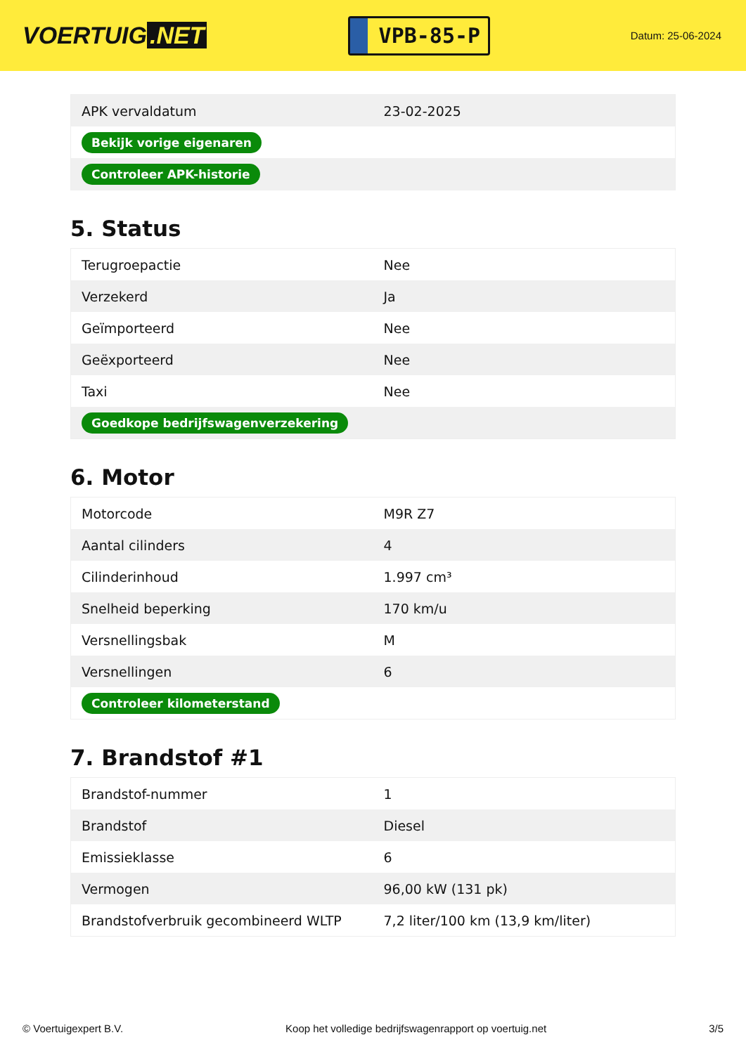VOERTUIG.NET
VPB-85-P
Datum: 25-06-2024
| APK vervaldatum | 23-02-2025 |
| Bekijk vorige eigenaren | |
| Controleer APK-historie | |
5. Status
| Terugroepactie | Nee |
| Verzekerd | Ja |
| Geïmporteerd | Nee |
| Geëxporteerd | Nee |
| Taxi | Nee |
| Goedkope bedrijfswagenverzekering | |
6. Motor
| Motorcode | M9R Z7 |
| Aantal cilinders | 4 |
| Cilinderinhoud | 1.997 cm³ |
| Snelheid beperking | 170 km/u |
| Versnellingsbak | M |
| Versnellingen | 6 |
| Controleer kilometerstand | |
7. Brandstof #1
| Brandstof-nummer | 1 |
| Brandstof | Diesel |
| Emissieklasse | 6 |
| Vermogen | 96,00 kW (131 pk) |
| Brandstofverbruik gecombineerd WLTP | 7,2 liter/100 km (13,9 km/liter) |
© Voertuigexpert B.V. Koop het volledige bedrijfswagenrapport op voertuig.net 3/5